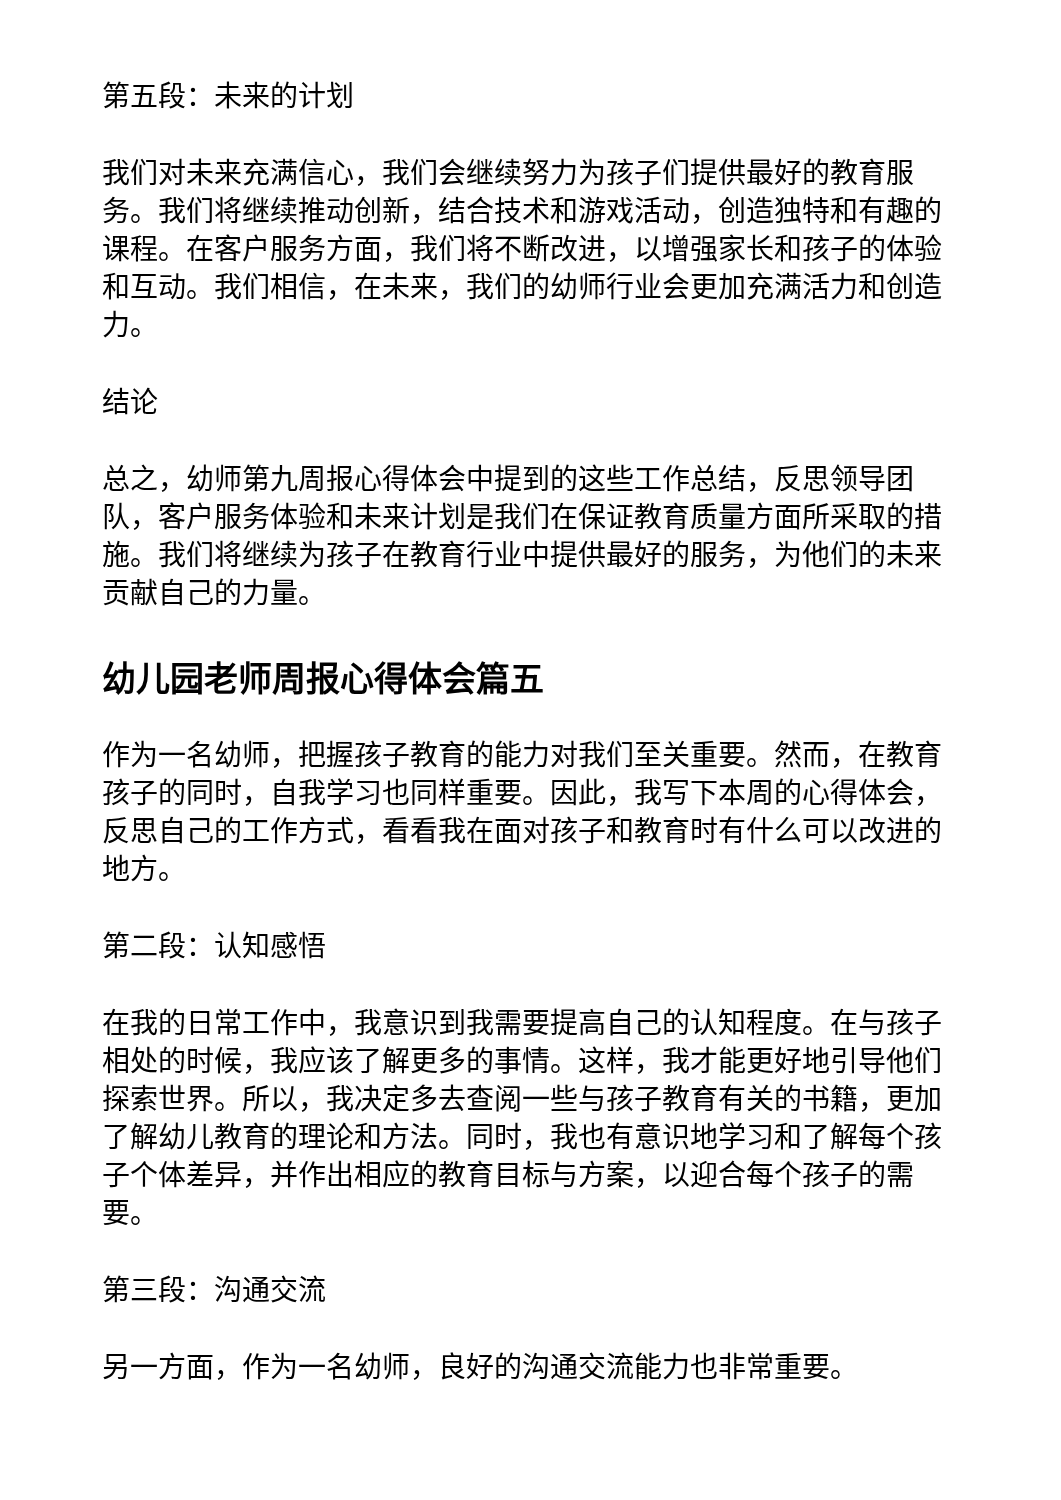第五段：未来的计划
我们对未来充满信心，我们会继续努力为孩子们提供最好的教育服务。我们将继续推动创新，结合技术和游戏活动，创造独特和有趣的课程。在客户服务方面，我们将不断改进，以增强家长和孩子的体验和互动。我们相信，在未来，我们的幼师行业会更加充满活力和创造力。
结论
总之，幼师第九周报心得体会中提到的这些工作总结，反思领导团队，客户服务体验和未来计划是我们在保证教育质量方面所采取的措施。我们将继续为孩子在教育行业中提供最好的服务，为他们的未来贡献自己的力量。
幼儿园老师周报心得体会篇五
作为一名幼师，把握孩子教育的能力对我们至关重要。然而，在教育孩子的同时，自我学习也同样重要。因此，我写下本周的心得体会，反思自己的工作方式，看看我在面对孩子和教育时有什么可以改进的地方。
第二段：认知感悟
在我的日常工作中，我意识到我需要提高自己的认知程度。在与孩子相处的时候，我应该了解更多的事情。这样，我才能更好地引导他们探索世界。所以，我决定多去查阅一些与孩子教育有关的书籍，更加了解幼儿教育的理论和方法。同时，我也有意识地学习和了解每个孩子个体差异，并作出相应的教育目标与方案，以迎合每个孩子的需要。
第三段：沟通交流
另一方面，作为一名幼师，良好的沟通交流能力也非常重要。